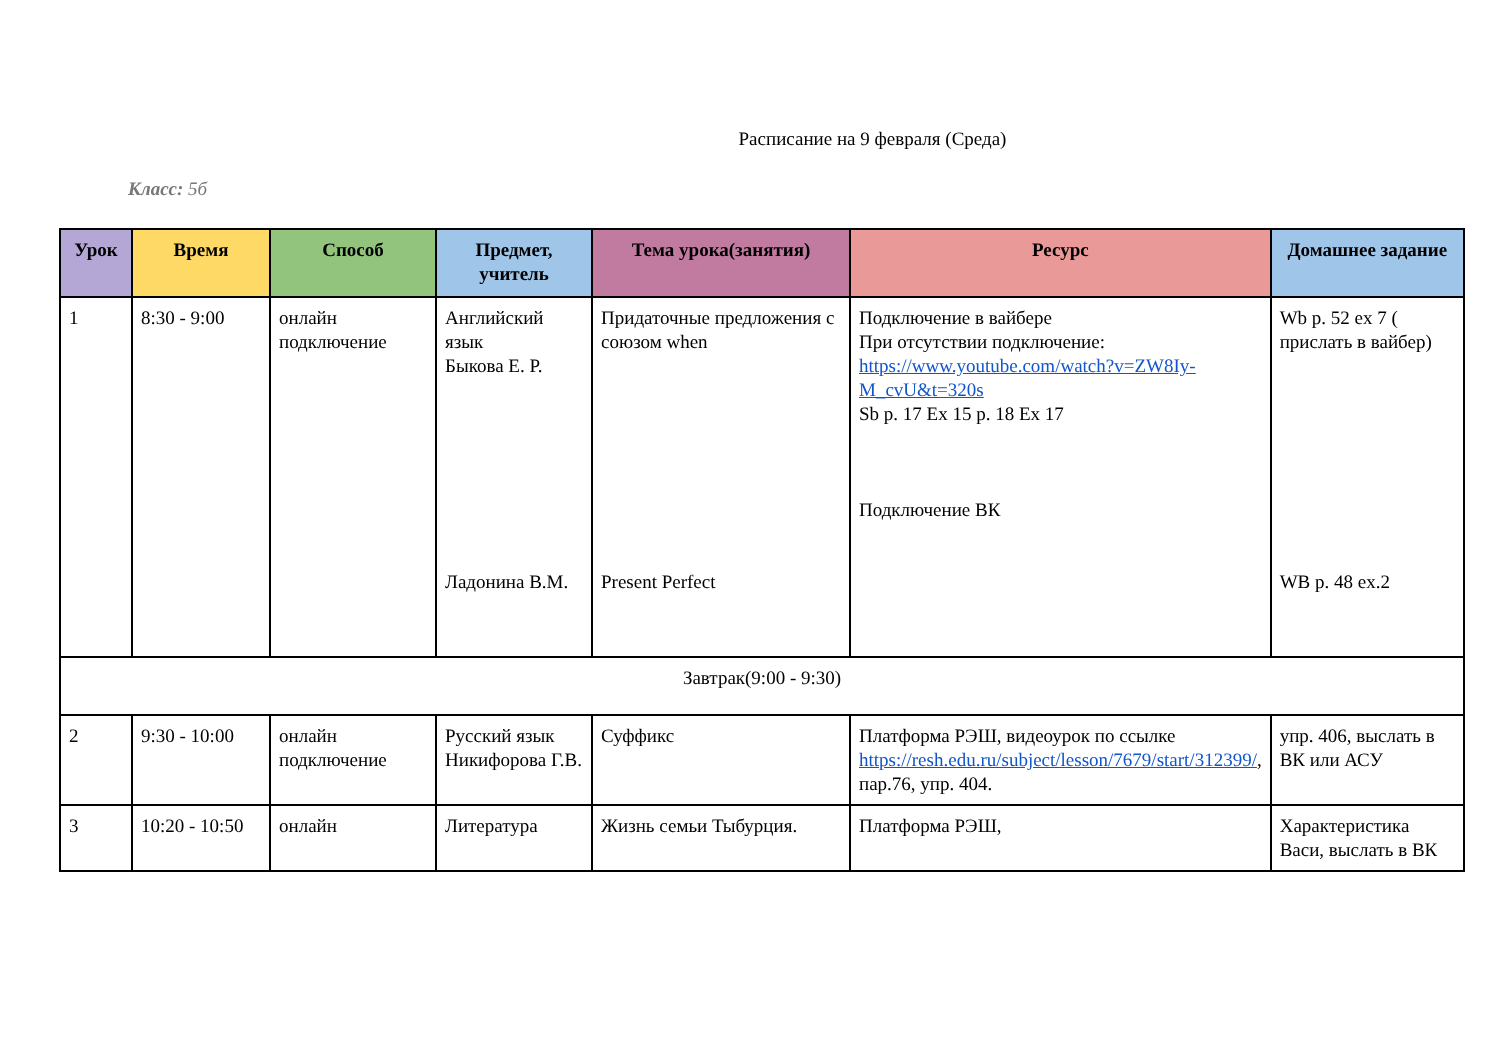Расписание на 9 февраля (Среда)
Класс: 5б
| Урок | Время | Способ | Предмет, учитель | Тема урока(занятия) | Ресурс | Домашнее задание |
| --- | --- | --- | --- | --- | --- | --- |
| 1 | 8:30 - 9:00 | онлайн подключение | Английский язык Быкова Е. Р. Ладонина В.М. | Придаточные предложения с союзом when Present Perfect | Подключение в вайбере При отсутствии подключение: https://www.youtube.com/watch?v=ZW8Iy-M_cvU&t=320s Sb p. 17 Ex 15 p. 18 Ex 17 Подключение ВК | Wb p. 52 ex 7 ( прислать в вайбер) WB p. 48 ex.2 |
| Завтрак(9:00 - 9:30) | | | | | | |
| 2 | 9:30 - 10:00 | онлайн подключение | Русский язык Никифорова Г.В. | Суффикс | Платформа РЭШ, видеоурок по ссылке https://resh.edu.ru/subject/lesson/7679/start/312399/ , пар.76, упр. 404. | упр. 406, выслать в ВК или АСУ |
| 3 | 10:20 - 10:50 | онлайн | Литература | Жизнь семьи Тыбурция. | Платформа РЭШ, | Характеристика Васи, выслать в ВК |